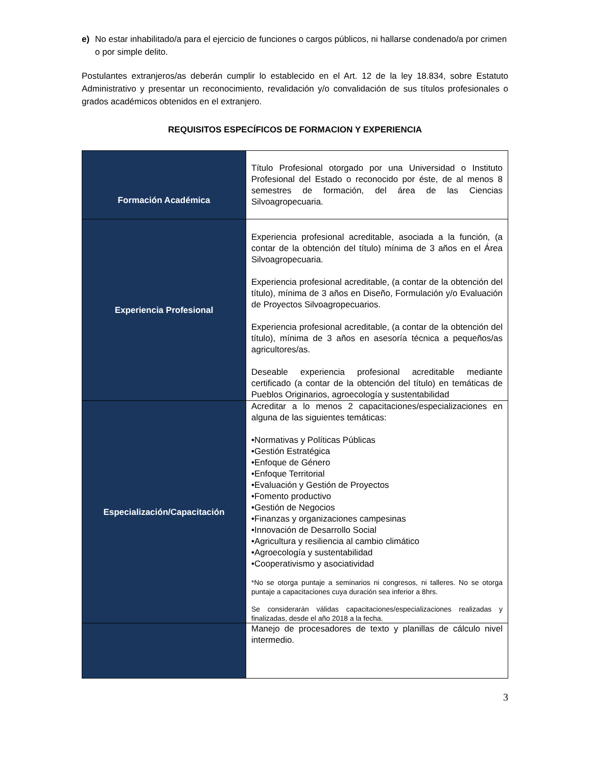e) No estar inhabilitado/a para el ejercicio de funciones o cargos públicos, ni hallarse condenado/a por crimen o por simple delito.
Postulantes extranjeros/as deberán cumplir lo establecido en el Art. 12 de la ley 18.834, sobre Estatuto Administrativo y presentar un reconocimiento, revalidación y/o convalidación de sus títulos profesionales o grados académicos obtenidos en el extranjero.
REQUISITOS ESPECÍFICOS DE FORMACION Y EXPERIENCIA
| Formación Académica | Título Profesional otorgado por una Universidad o Instituto Profesional del Estado o reconocido por éste, de al menos 8 semestres de formación, del área de las Ciencias Silvoagropecuaria. |
| Experiencia Profesional | Experiencia profesional acreditable, asociada a la función, (a contar de la obtención del título) mínima de 3 años en el Área Silvoagropecuaria. Experiencia profesional acreditable, (a contar de la obtención del título), mínima de 3 años en Diseño, Formulación y/o Evaluación de Proyectos Silvoagropecuarios. Experiencia profesional acreditable, (a contar de la obtención del título), mínima de 3 años en asesoría técnica a pequeños/as agricultores/as. Deseable experiencia profesional acreditable mediante certificado (a contar de la obtención del título) en temáticas de Pueblos Originarios, agroecología y sustentabilidad |
| Especialización/Capacitación | Acreditar a lo menos 2 capacitaciones/especializaciones en alguna de las siguientes temáticas: •Normativas y Políticas Públicas •Gestión Estratégica •Enfoque de Género •Enfoque Territorial •Evaluación y Gestión de Proyectos •Fomento productivo •Gestión de Negocios •Finanzas y organizaciones campesinas •Innovación de Desarrollo Social •Agricultura y resiliencia al cambio climático •Agroecología y sustentabilidad •Cooperativismo y asociatividad *No se otorga puntaje a seminarios ni congresos, ni talleres. No se otorga puntaje a capacitaciones cuya duración sea inferior a 8hrs. Se considerarán válidas capacitaciones/especializaciones realizadas y finalizadas, desde el año 2018 a la fecha. |
| | Manejo de procesadores de texto y planillas de cálculo nivel intermedio. |
3